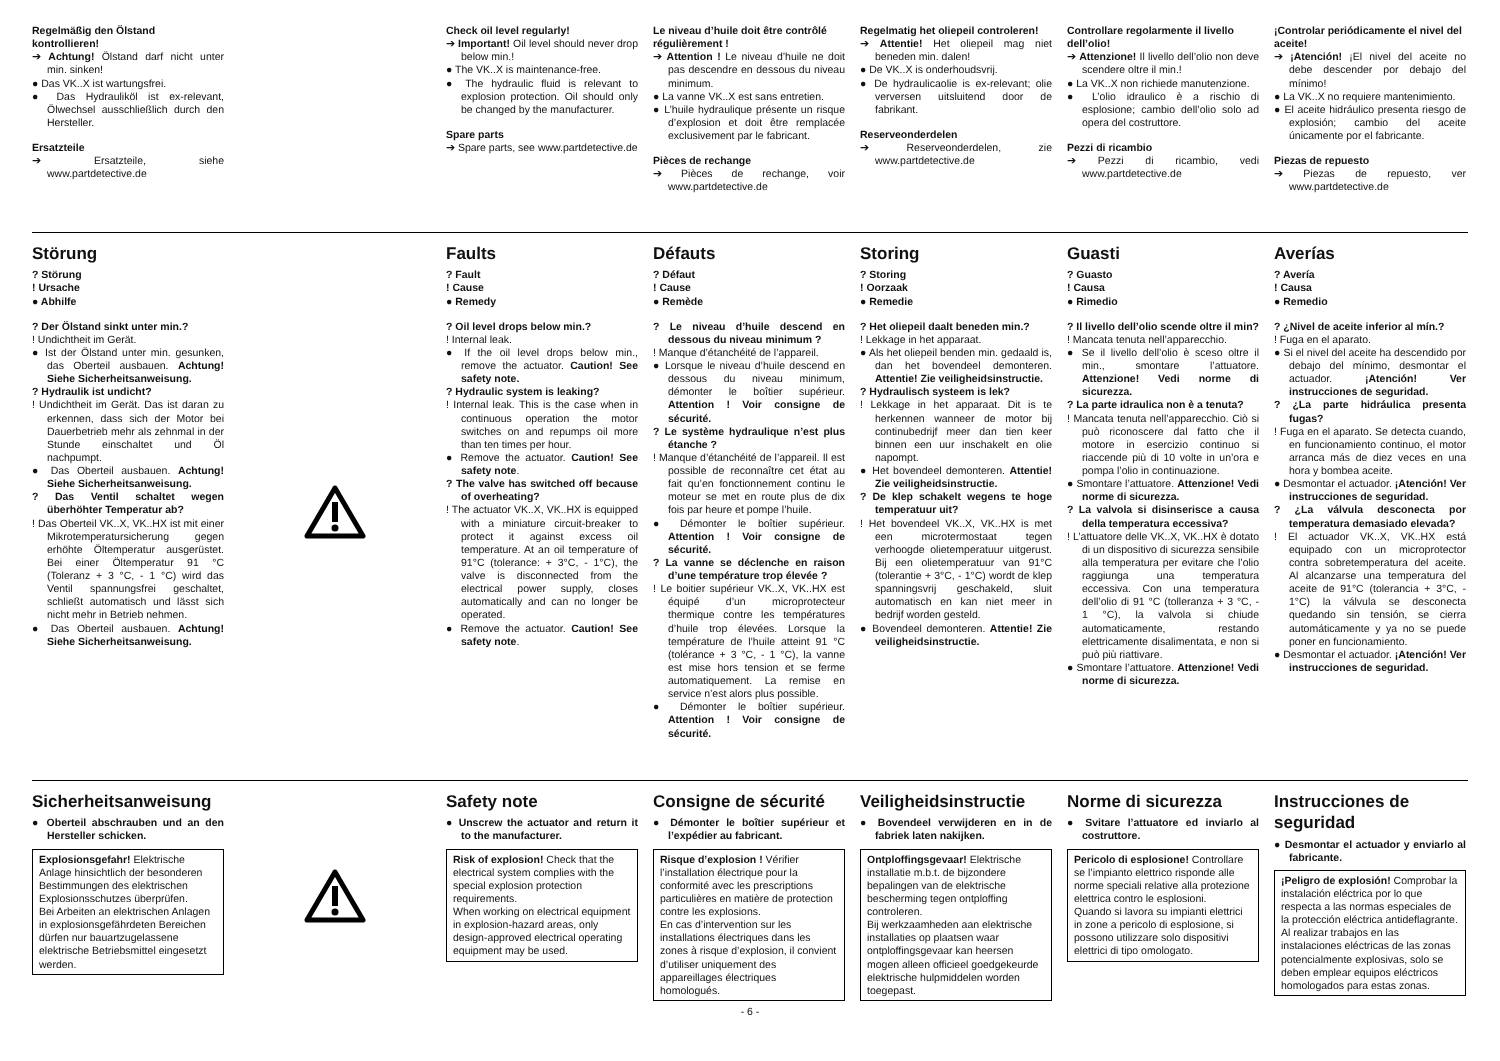Regelmäßig den Ölstand kontrollieren!
➔ Achtung! Ölstand darf nicht unter min. sinken!
● Das VK..X ist wartungsfrei.
● Das Hydrauliköl ist ex-relevant, Ölwechsel ausschließlich durch den Hersteller.
Ersatzteile
➔ Ersatzteile, siehe www.partdetective.de
Check oil level regularly!
➔ Important! Oil level should never drop below min.!
● The VK..X is maintenance-free.
● The hydraulic fluid is relevant to explosion protection. Oil should only be changed by the manufacturer.
Spare parts
➔ Spare parts, see www.partdetective.de
Le niveau d’huile doit être contrôlé régulièrement !
➔ Attention ! Le niveau d’huile ne doit pas descendre en dessous du niveau minimum.
● La vanne VK..X est sans entretien.
● L’huile hydraulique présente un risque d’explosion et doit être remplacée exclusivement par le fabricant.
Pièces de rechange
➔ Pièces de rechange, voir www.partdetective.de
Regelmatig het oliepeil controleren!
➔ Attentie! Het oliepeil mag niet beneden min. dalen!
● De VK..X is onderhoudsvrij.
● De hydraulicaolie is ex-relevant; olie verversen uitsluitend door de fabrikant.
Reserveonderdelen
➔ Reserveonderdelen, zie www.partdetective.de
Controllare regolarmente il livello dell’olio!
➔ Attenzione! Il livello dell’olio non deve scendere oltre il min.!
● La VK..X non richiede manutenzione.
● L’olio idraulico è a rischio di esplosione; cambio dell’olio solo ad opera del costruttore.
Pezzi di ricambio
➔ Pezzi di ricambio, vedi www.partdetective.de
¡Controlar periódicamente el nivel del aceite!
➔ ¡Atención! ¡El nivel del aceite no debe descender por debajo del mínimo!
● La VK..X no requiere mantenimiento.
● El aceite hidráulico presenta riesgo de explosión; cambio del aceite únicamente por el fabricante.
Piezas de repuesto
➔ Piezas de repuesto, ver www.partdetective.de
Störung
? Störung
! Ursache
● Abhilfe
? Der Ölstand sinkt unter min.?
! Undichtheit im Gerät.
● Ist der Ölstand unter min. gesunken, das Oberteil ausbauen. Achtung! Siehe Sicherheitsanweisung.
? Hydraulik ist undicht?
! Undichtheit im Gerät. Das ist daran zu erkennen, dass sich der Motor bei Dauerbetrieb mehr als zehnmal in der Stunde einschaltet und Öl nachpumpt.
● Das Oberteil ausbauen. Achtung! Siehe Sicherheitsanweisung.
? Das Ventil schaltet wegen überhöhter Temperatur ab?
! Das Oberteil VK..X, VK..HX ist mit einer Mikrotemperatursicherung gegen erhöhte Öltemperatur ausgerüstet. Bei einer Öltemperatur 91 °C (Toleranz + 3 °C, - 1 °C) wird das Ventil spannungsfrei geschaltet, schließt automatisch und lässt sich nicht mehr in Betrieb nehmen.
● Das Oberteil ausbauen. Achtung! Siehe Sicherheitsanweisung.
Faults
? Fault
! Cause
● Remedy
? Oil level drops below min.?
! Internal leak.
● If the oil level drops below min., remove the actuator. Caution! See safety note.
? Hydraulic system is leaking?
! Internal leak. This is the case when in continuous operation the motor switches on and repumps oil more than ten times per hour.
● Remove the actuator. Caution! See safety note.
? The valve has switched off because of overheating?
! The actuator VK..X, VK..HX is equipped with a miniature circuit-breaker to protect it against excess oil temperature. At an oil temperature of 91°C (tolerance: + 3°C, - 1°C), the valve is disconnected from the electrical power supply, closes automatically and can no longer be operated.
● Remove the actuator. Caution! See safety note.
Défauts
? Défaut
! Cause
● Remède
? Le niveau d’huile descend en dessous du niveau minimum ?
! Manque d’étanchéité de l’appareil.
● Lorsque le niveau d’huile descend en dessous du niveau minimum, démonter le boîtier supérieur. Attention ! Voir consigne de sécurité.
? Le système hydraulique n’est plus étanche ?
! Manque d’étanchéité de l’appareil. Il est possible de reconnaître cet état au fait qu’en fonctionnement continu le moteur se met en route plus de dix fois par heure et pompe l’huile.
● Démonter le boîtier supérieur. Attention ! Voir consigne de sécurité.
? La vanne se déclenche en raison d’une température trop élevée ?
! Le boitier supérieur VK..X, VK..HX est équipé d’un microprotecteur thermique contre les températures d’huile trop élevées. Lorsque la température de l’huile atteint 91 °C (tolérance + 3 °C, - 1 °C), la vanne est mise hors tension et se ferme automatiquement. La remise en service n’est alors plus possible.
● Démonter le boîtier supérieur. Attention ! Voir consigne de sécurité.
Storing
? Storing
! Oorzaak
● Remedie
? Het oliepeil daalt beneden min.?
! Lekkage in het apparaat.
● Als het oliepeil benden min. gedaald is, dan het bovendeel demonteren. Attentie! Zie veiligheidsinstructie.
? Hydraulisch systeem is lek?
! Lekkage in het apparaat. Dit is te herkennen wanneer de motor bij continubedrijf meer dan tien keer binnen een uur inschakelt en olie napompt.
● Het bovendeel demonteren. Attentie! Zie veiligheidsinstructie.
? De klep schakelt wegens te hoge temperatuur uit?
! Het bovendeel VK..X, VK..HX is met een microtermostaat tegen verhoogde olietemperatuur uitgerust. Bij een olietemperatuur van 91°C (tolerantie + 3°C, - 1°C) wordt de klep spanningsvrij geschakeld, sluit automatisch en kan niet meer in bedrijf worden gesteld.
● Bovendeel demonteren. Attentie! Zie veiligheidsinstructie.
Guasti
? Guasto
! Causa
● Rimedio
? Il livello dell’olio scende oltre il min?
! Mancata tenuta nell’apparecchio.
● Se il livello dell’olio è sceso oltre il min., smontare l’attuatore. Attenzione! Vedi norme di sicurezza.
? La parte idraulica non è a tenuta?
! Mancata tenuta nell’apparecchio. Ciò si può riconoscere dal fatto che il motore in esercizio continuo si riaccende più di 10 volte in un’ora e pompa l’olio in continuazione.
● Smontare l’attuatore. Attenzione! Vedi norme di sicurezza.
? La valvola si disinserisce a causa della temperatura eccessiva?
! L’attuatore delle VK..X, VK..HX è dotato di un dispositivo di sicurezza sensibile alla temperatura per evitare che l’olio raggiunga una temperatura eccessiva. Con una temperatura dell’olio di 91 °C (tolleranza + 3 °C, - 1 °C), la valvola si chiude automaticamente, restando elettricamente disalimentata, e non si può più riattivare.
● Smontare l’attuatore. Attenzione! Vedi norme di sicurezza.
Averías
? Avería
! Causa
● Remedio
? ¿Nivel de aceite inferior al mín.?
! Fuga en el aparato.
● Si el nivel del aceite ha descendido por debajo del mínimo, desmontar el actuador. ¡Atención! Ver instrucciones de seguridad.
? ¿La parte hidráulica presenta fugas?
! Fuga en el aparato. Se detecta cuando, en funcionamiento continuo, el motor arranca más de diez veces en una hora y bombea aceite.
● Desmontar el actuador. ¡Atención! Ver instrucciones de seguridad.
? ¿La válvula desconecta por temperatura demasiado elevada?
! El actuador VK..X, VK..HX está equipado con un microprotector contra sobretemperatura del aceite. Al alcanzarse una temperatura del aceite de 91°C (tolerancia + 3°C, - 1°C) la válvula se desconecta quedando sin tensión, se cierra automáticamente y ya no se puede poner en funcionamiento.
● Desmontar el actuador. ¡Atención! Ver instrucciones de seguridad.
Sicherheitsanweisung
● Oberteil abschrauben und an den Hersteller schicken.
Explosionsgefahr! Elektrische Anlage hinsichtlich der besonderen Bestimmungen des elektrischen Explosionsschutzes überprüfen.
Bei Arbeiten an elektrischen Anlagen in explosionsgefährdeten Bereichen dürfen nur bauartzugelassene elektrische Betriebsmittel eingesetzt werden.
Safety note
● Unscrew the actuator and return it to the manufacturer.
Risk of explosion! Check that the electrical system complies with the special explosion protection requirements.
When working on electrical equipment in explosion-hazard areas, only design-approved electrical operating equipment may be used.
Consigne de sécurité
● Démonter le boîtier supérieur et l’expédier au fabricant.
Risque d’explosion ! Vérifier l’installation électrique pour la conformité avec les prescriptions particulières en matière de protection contre les explosions.
En cas d’intervention sur les installations électriques dans les zones à risque d’explosion, il convient d’utiliser uniquement des appareillages électriques homologués.
Veiligheidsinstructie
● Bovendeel verwijderen en in de fabriek laten nakijken.
Ontploffingsgevaar! Elektrische installatie m.b.t. de bijzondere bepalingen van de elektrische bescherming tegen ontploffing controleren.
Bij werkzaamheden aan elektrische installaties op plaatsen waar ontploffingsgevaar kan heersen mogen alleen officieel goedgekeurde elektrische hulpmiddelen worden toegepast.
Norme di sicurezza
● Svitare l’attuatore ed inviarlo al costruttore.
Pericolo di esplosione! Controllare se l’impianto elettrico risponde alle norme speciali relative alla protezione elettrica contro le esplosioni.
Quando si lavora su impianti elettrici in zone a pericolo di esplosione, si possono utilizzare solo dispositivi elettrici di tipo omologato.
Instrucciones de seguridad
● Desmontar el actuador y enviarlo al fabricante.
¡Peligro de explosión! Comprobar la instalación eléctrica por lo que respecta a las normas especiales de la protección eléctrica antideflagrante.
Al realizar trabajos en las instalaciones eléctricas de las zonas potencialmente explosivas, solo se deben emplear equipos eléctricos homologados para estas zonas.
- 6 -